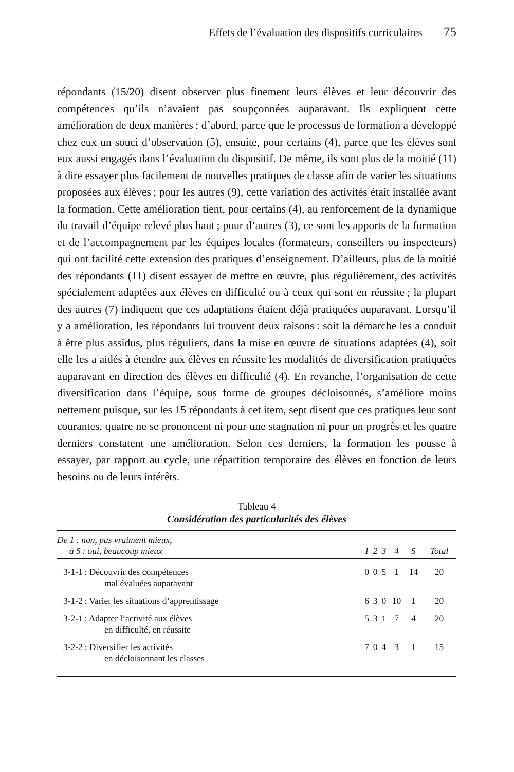Effets de l’évaluation des dispositifs curriculaires 75
répondants (15/20) disent observer plus finement leurs élèves et leur découvrir des compétences qu’ils n’avaient pas soupçonnées auparavant. Ils expliquent cette amélioration de deux manières : d’abord, parce que le processus de formation a développé chez eux un souci d’observation (5), ensuite, pour certains (4), parce que les élèves sont eux aussi engagés dans l’évaluation du dispositif. De même, ils sont plus de la moitié (11) à dire essayer plus facilement de nouvelles pratiques de classe afin de varier les situations proposées aux élèves ; pour les autres (9), cette variation des activités était installée avant la formation. Cette amélioration tient, pour certains (4), au renforcement de la dynamique du travail d’équipe relevé plus haut ; pour d’autres (3), ce sont les apports de la formation et de l’accompagnement par les équipes locales (formateurs, conseillers ou inspecteurs) qui ont facilité cette extension des pratiques d’enseignement. D’ailleurs, plus de la moitié des répondants (11) disent essayer de mettre en œuvre, plus régulièrement, des activités spécialement adaptées aux élèves en difficulté ou à ceux qui sont en réussite ; la plupart des autres (7) indiquent que ces adaptations étaient déjà pratiquées auparavant. Lorsqu’il y a amélioration, les répondants lui trouvent deux raisons : soit la démarche les a conduit à être plus assidus, plus réguliers, dans la mise en œuvre de situations adaptées (4), soit elle les a aidés à étendre aux élèves en réussite les modalités de diversification pratiquées auparavant en direction des élèves en difficulté (4). En revanche, l’organisation de cette diversification dans l’équipe, sous forme de groupes décloisonnés, s’améliore moins nettement puisque, sur les 15 répondants à cet item, sept disent que ces pratiques leur sont courantes, quatre ne se prononcent ni pour une stagnation ni pour un progrès et les quatre derniers constatent une amélioration. Selon ces derniers, la formation les pousse à essayer, par rapport au cycle, une répartition temporaire des élèves en fonction de leurs besoins ou de leurs intérêts.
Tableau 4
Considération des particularités des élèves
| De 1 : non, pas vraiment mieux, à 5 : oui, beaucoup mieux | 1 | 2 | 3 | 4 | 5 | Total |
| --- | --- | --- | --- | --- | --- | --- |
| 3-1-1 : Découvrir des compétences mal évaluées auparavant | 0 | 0 | 5 | 1 | 14 | 20 |
| 3-1-2 : Varier les situations d’apprentissage | 6 | 3 | 0 | 10 | 1 | 20 |
| 3-2-1 : Adapter l’activité aux élèves en difficulté, en réussite | 5 | 3 | 1 | 7 | 4 | 20 |
| 3-2-2 : Diversifier les activités en décloisonnant les classes | 7 | 0 | 4 | 3 | 1 | 15 |